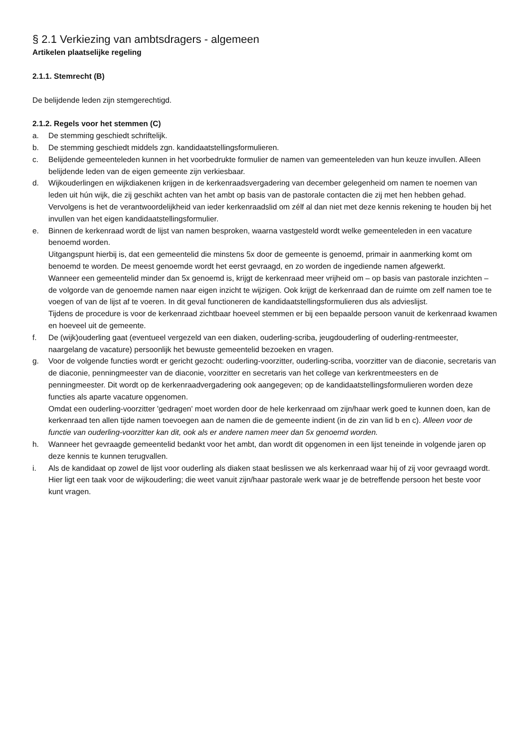§ 2.1 Verkiezing van ambtsdragers - algemeen
Artikelen plaatselijke regeling
2.1.1. Stemrecht (B)
De belijdende leden zijn stemgerechtigd.
2.1.2. Regels voor het stemmen (C)
a. De stemming geschiedt schriftelijk.
b. De stemming geschiedt middels zgn. kandidaatstellingsformulieren.
c. Belijdende gemeenteleden kunnen in het voorbedrukte formulier de namen van gemeenteleden van hun keuze invullen. Alleen belijdende leden van de eigen gemeente zijn verkiesbaar.
d. Wijkouderlingen en wijkdiakenen krijgen in de kerkenraadsvergadering van december gelegenheid om namen te noemen van leden uit hún wijk, die zij geschikt achten van het ambt op basis van de pastorale contacten die zij met hen hebben gehad. Vervolgens is het de verantwoordelijkheid van ieder kerkenraadslid om zélf al dan niet met deze kennis rekening te houden bij het invullen van het eigen kandidaatstellingsformulier.
e. Binnen de kerkenraad wordt de lijst van namen besproken, waarna vastgesteld wordt welke gemeenteleden in een vacature benoemd worden.
Uitgangspunt hierbij is, dat een gemeentelid die minstens 5x door de gemeente is genoemd, primair in aanmerking komt om benoemd te worden. De meest genoemde wordt het eerst gevraagd, en zo worden de ingediende namen afgewerkt.
Wanneer een gemeentelid minder dan 5x genoemd is, krijgt de kerkenraad meer vrijheid om – op basis van pastorale inzichten – de volgorde van de genoemde namen naar eigen inzicht te wijzigen. Ook krijgt de kerkenraad dan de ruimte om zelf namen toe te voegen of van de lijst af te voeren. In dit geval functioneren de kandidaatstellingsformulieren dus als advieslijst.
Tijdens de procedure is voor de kerkenraad zichtbaar hoeveel stemmen er bij een bepaalde persoon vanuit de kerkenraad kwamen en hoeveel uit de gemeente.
f. De (wijk)ouderling gaat (eventueel vergezeld van een diaken, ouderling-scriba, jeugdouderling of ouderling-rentmeester, naargelang de vacature) persoonlijk het bewuste gemeentelid bezoeken en vragen.
g. Voor de volgende functies wordt er gericht gezocht: ouderling-voorzitter, ouderling-scriba, voorzitter van de diaconie, secretaris van de diaconie, penningmeester van de diaconie, voorzitter en secretaris van het college van kerkrentmeesters en de penningmeester. Dit wordt op de kerkenraadvergadering ook aangegeven; op de kandidaatstellingsformulieren worden deze functies als aparte vacature opgenomen.
Omdat een ouderling-voorzitter 'gedragen' moet worden door de hele kerkenraad om zijn/haar werk goed te kunnen doen, kan de kerkenraad ten allen tijde namen toevoegen aan de namen die de gemeente indient (in de zin van lid b en c). Alleen voor de functie van ouderling-voorzitter kan dit, ook als er andere namen meer dan 5x genoemd worden.
h. Wanneer het gevraagde gemeentelid bedankt voor het ambt, dan wordt dit opgenomen in een lijst teneinde in volgende jaren op deze kennis te kunnen terugvallen.
i. Als de kandidaat op zowel de lijst voor ouderling als diaken staat beslissen we als kerkenraad waar hij of zij voor gevraagd wordt. Hier ligt een taak voor de wijkouderling; die weet vanuit zijn/haar pastorale werk waar je de betreffende persoon het beste voor kunt vragen.